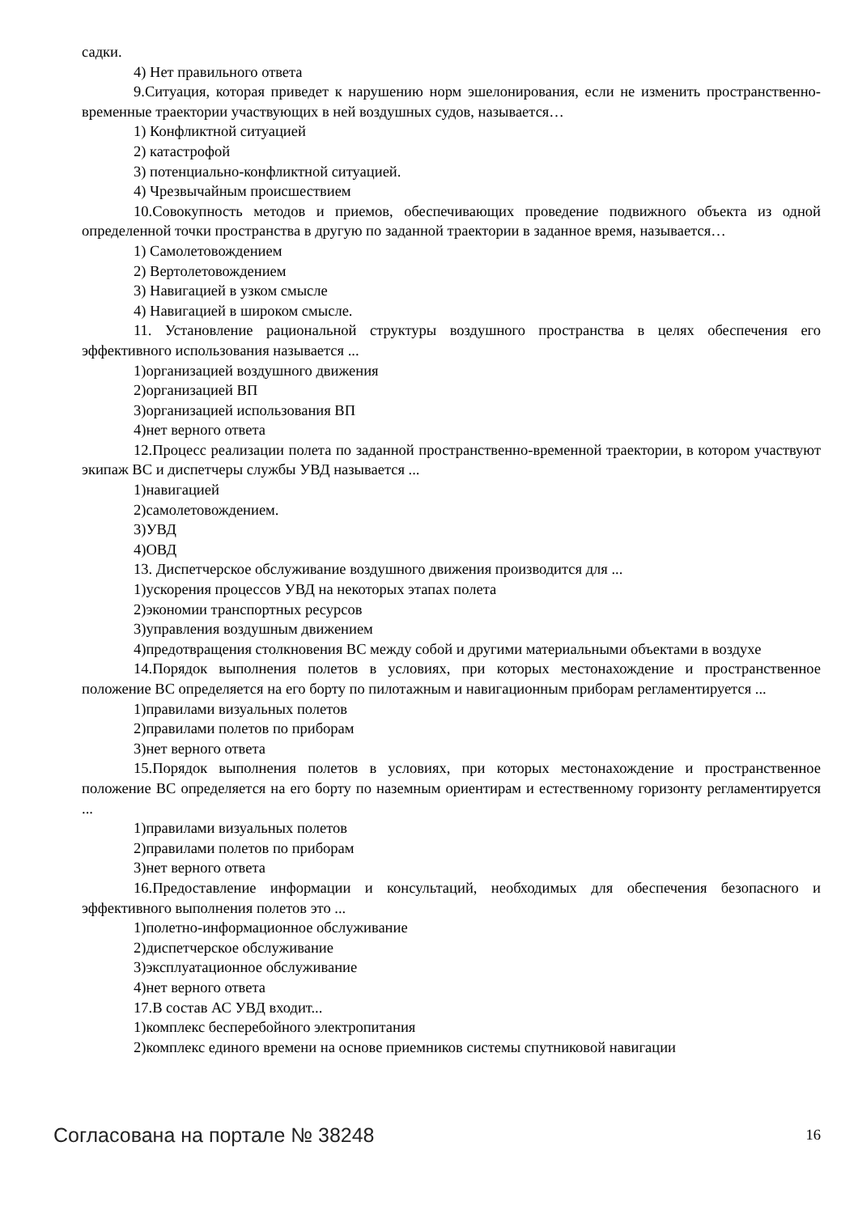садки.
4) Нет правильного ответа
9.Ситуация, которая приведет к нарушению норм эшелонирования, если не изменить пространственно-временные траектории участвующих в ней воздушных судов, называется…
1) Конфликтной ситуацией
2) катастрофой
3) потенциально-конфликтной ситуацией.
4) Чрезвычайным происшествием
10.Совокупность методов и приемов, обеспечивающих проведение подвижного объекта из одной определенной точки пространства в другую по заданной траектории в заданное время, называется…
1) Самолетовождением
2) Вертолетовождением
3) Навигацией в узком смысле
4) Навигацией в широком смысле.
11. Установление рациональной структуры воздушного пространства в целях обеспечения его эффективного использования называется ...
1)организацией воздушного движения
2)организацией ВП
3)организацией использования ВП
4)нет верного ответа
12.Процесс реализации полета по заданной пространственно-временной траектории, в котором участвуют экипаж ВС и диспетчеры службы УВД называется ...
1)навигацией
2)самолетовождением.
3)УВД
4)ОВД
13. Диспетчерское обслуживание воздушного движения производится для ...
1)ускорения процессов УВД на некоторых этапах полета
2)экономии транспортных ресурсов
3)управления воздушным движением
4)предотвращения столкновения ВС между собой и другими материальными объектами в воздухе
14.Порядок выполнения полетов в условиях, при которых местонахождение и пространственное положение ВС определяется на его борту по пилотажным и навигационным приборам регламентируется ...
1)правилами визуальных полетов
2)правилами полетов по приборам
3)нет верного ответа
15.Порядок выполнения полетов в условиях, при которых местонахождение и пространственное положение ВС определяется на его борту по наземным ориентирам и естественному горизонту регламентируется ...
1)правилами визуальных полетов
2)правилами полетов по приборам
3)нет верного ответа
16.Предоставление информации и консультаций, необходимых для обеспечения безопасного и эффективного выполнения полетов это ...
1)полетно-информационное обслуживание
2)диспетчерское обслуживание
3)эксплуатационное обслуживание
4)нет верного ответа
17.В состав АС УВД входит...
1)комплекс бесперебойного электропитания
2)комплекс единого времени на основе приемников системы спутниковой навигации
Согласована на портале № 38248 16